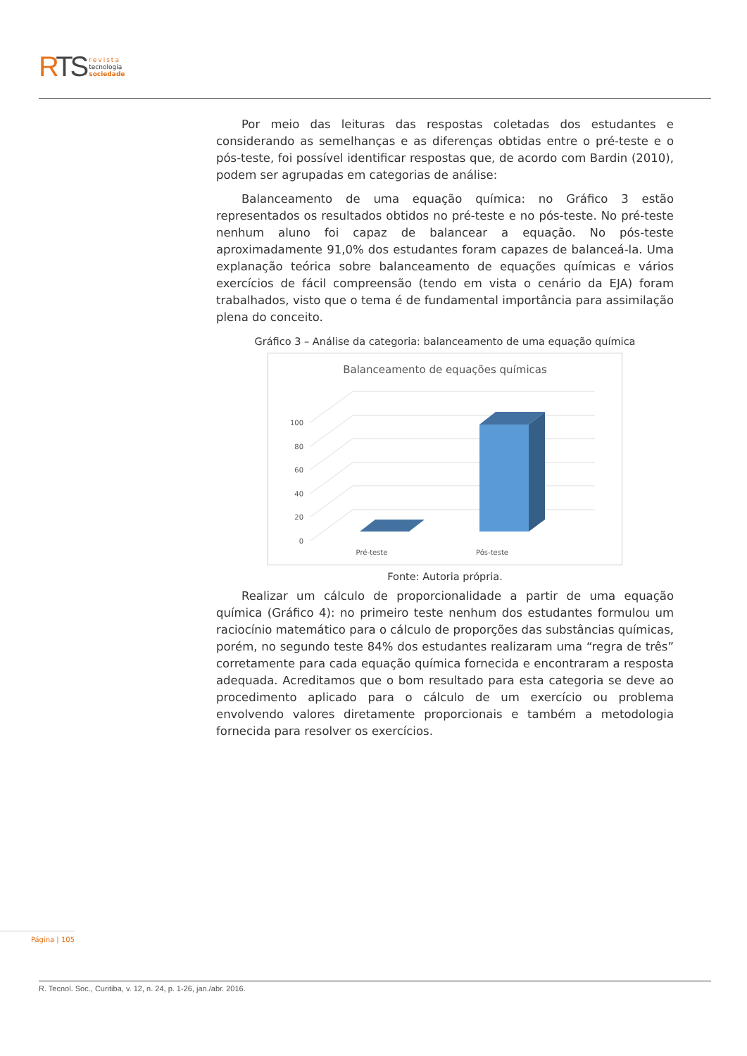RTS
revista
tecnologia
sociedade
Por meio das leituras das respostas coletadas dos estudantes e considerando as semelhanças e as diferenças obtidas entre o pré-teste e o pós-teste, foi possível identificar respostas que, de acordo com Bardin (2010), podem ser agrupadas em categorias de análise:
Balanceamento de uma equação química: no Gráfico 3 estão representados os resultados obtidos no pré-teste e no pós-teste. No pré-teste nenhum aluno foi capaz de balancear a equação. No pós-teste aproximadamente 91,0% dos estudantes foram capazes de balanceá-la. Uma explanação teórica sobre balanceamento de equações químicas e vários exercícios de fácil compreensão (tendo em vista o cenário da EJA) foram trabalhados, visto que o tema é de fundamental importância para assimilação plena do conceito.
Gráfico 3 – Análise da categoria: balanceamento de uma equação química
Balanceamento de equações químicas
0
20
40
60
80
100
Pré-teste
Pós-teste
Fonte: Autoria própria.
Realizar um cálculo de proporcionalidade a partir de uma equação química (Gráfico 4): no primeiro teste nenhum dos estudantes formulou um raciocínio matemático para o cálculo de proporções das substâncias químicas, porém, no segundo teste 84% dos estudantes realizaram uma “regra de três” corretamente para cada equação química fornecida e encontraram a resposta adequada. Acreditamos que o bom resultado para esta categoria se deve ao procedimento aplicado para o cálculo de um exercício ou problema envolvendo valores diretamente proporcionais e também a metodologia fornecida para resolver os exercícios.
Página | 105
R. Tecnol. Soc., Curitiba, v. 12, n. 24, p. 1-26, jan./abr. 2016.